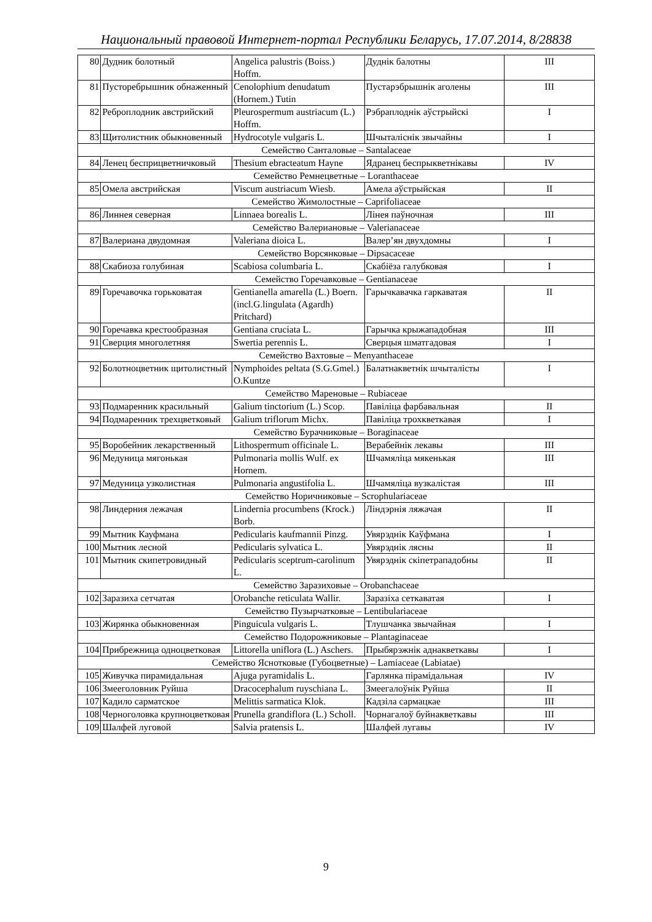Национальный правовой Интернет-портал Республики Беларусь, 17.07.2014, 8/28838
| 80 | Дудник болотный | Angelica palustris (Boiss.) Hoffm. | Дуднік балотны | III |
| 81 | Пусторебрышник обнаженный | Cenolophium denudatum (Hornem.) Tutin | Пустарэбрышнік аголены | III |
| 82 | Реброплодник австрийский | Pleurospermum austriacum (L.) Hoffm. | Рэбраплоднік аўстрыйскі | I |
| 83 | Щитолистник обыкновенный | Hydrocotyle vulgaris L. | Шчыталіснік звычайны | I |
| Семейство Санталовые – Santalaceae | | | | |
| 84 | Ленец бесприцветничковый | Thesium ebracteatum Hayne | Ядранец беспрыкветнікавы | IV |
| Семейство Ремнецветные – Loranthaceae | | | | |
| 85 | Омела австрийская | Viscum austriacum Wiesb. | Амела аўстрыйская | II |
| Семейство Жимолостные – Caprifoliaceae | | | | |
| 86 | Линнея северная | Linnaea borealis L. | Лінея паўночная | III |
| Семейство Валериановые – Valerianaceae | | | | |
| 87 | Валериана двудомная | Valeriana dioica L. | Валер’ян двухдомны | I |
| Семейство Ворсянковые – Dipsacaceae | | | | |
| 88 | Скабиоза голубиная | Scabiosa columbaria L. | Скабіёза галубковая | I |
| Семейство Горечавковые – Gentianaceae | | | | |
| 89 | Горечавочка горьковатая | Gentianella amarella (L.) Boern. (incl.G.lingulata (Agardh) Pritchard) | Гарычкавачка гаркаватая | II |
| 90 | Горечавка крестообразная | Gentiana cruciata L. | Гарычка крыжападобная | III |
| 91 | Сверция многолетняя | Swertia perennis L. | Сверцыя шматгадовая | I |
| Семейство Вахтовые – Menyanthaceae | | | | |
| 92 | Болотноцветник щитолистный | Nymphoides peltata (S.G.Gmel.) O.Kuntze | Балатнакветнік шчыталісты | I |
| Семейство Мареновые – Rubiaceae | | | | |
| 93 | Подмаренник красильный | Galium tinctorium (L.) Scop. | Павіліца фарбавальная | II |
| 94 | Подмаренник трехцветковый | Galium triflorum Michx. | Павіліца трохкветкавая | I |
| Семейство Бурачниковые – Boraginaceae | | | | |
| 95 | Воробейник лекарственный | Lithospermum officinale L. | Верабейнік лекавы | III |
| 96 | Медуница мягонькая | Pulmonaria mollis Wulf. ex Hornem. | Шчамяліца мякенькая | III |
| 97 | Медуница узколистная | Pulmonaria angustifolia L. | Шчамяліца вузкалістая | III |
| Семейство Норичниковые – Scrophulariaceae | | | | |
| 98 | Линдерния лежачая | Lindernia procumbens (Krock.) Borb. | Ліндэрнія ляжачая | II |
| 99 | Мытник Кауфмана | Pedicularis kaufmannii Pinzg. | Увярэднік Каўфмана | I |
| 100 | Мытник лесной | Pedicularis sylvatica L. | Увярэднік лясны | II |
| 101 | Мытник скипетровидный | Pedicularis sceptrum-carolinum L. | Увярэднік скіпетрападобны | II |
| Семейство Заразиховые – Orobanchaceae | | | | |
| 102 | Заразиха сетчатая | Orobanche reticulata Wallir. | Заразіха сеткаватая | I |
| Семейство Пузырчатковые – Lentibulariaceae | | | | |
| 103 | Жирянка обыкновенная | Pinguicula vulgaris L. | Тлушчанка звычайная | I |
| Семейство Подорожниковые – Plantaginaceae | | | | |
| 104 | Прибрежница одноцветковая | Littorella uniflora (L.) Aschers. | Прыбярэжнік аднакветкавы | I |
| Семейство Яснотковые (Губоцветные) – Lamiaceae (Labiatae) | | | | |
| 105 | Живучка пирамидальная | Ajuga pyramidalis L. | Гарлянка пірамідальная | IV |
| 106 | Змееголовник Руйша | Dracocephalum ruyschiana L. | Змеегалоўнік Руйша | II |
| 107 | Кадило сарматское | Melittis sarmatica Klok. | Кадзіла сармацкае | III |
| 108 | Черноголовка крупноцветковая | Prunella grandiflora (L.) Scholl. | Чорнагалоў буйнакветкавы | III |
| 109 | Шалфей луговой | Salvia pratensis L. | Шалфей лугавы | IV |
9